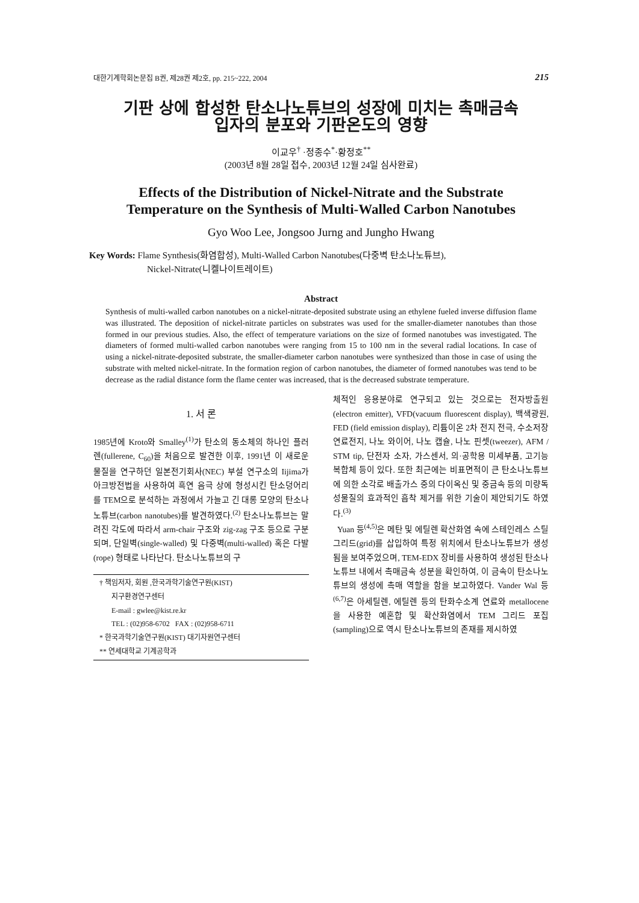대한기계학회논문집 B권, 제28권 제2호, pp. 215~222, 2004 215
기판 상에 합성한 탄소나노튜브의 성장에 미치는 촉매금속
입자의 분포와 기판온도의 영향
이교우<sup>†</sup> ·정종수<sup>*</sup>·황정호<sup>**</sup>
(2003년 8월 28일 접수, 2003년 12월 24일 심사완료)
Effects of the Distribution of Nickel-Nitrate and the Substrate
Temperature on the Synthesis of Multi-Walled Carbon Nanotubes
Gyo Woo Lee, Jongsoo Jurng and Jungho Hwang
Key Words: Flame Synthesis(화염합성), Multi-Walled Carbon Nanotubes(다중벽 탄소나노튜브),
Nickel-Nitrate(니켈나이트레이트)
Abstract
Synthesis of multi-walled carbon nanotubes on a nickel-nitrate-deposited substrate using an ethylene fueled inverse diffusion flame was illustrated. The deposition of nickel-nitrate particles on substrates was used for the smaller-diameter nanotubes than those formed in our previous studies. Also, the effect of temperature variations on the size of formed nanotubes was investigated. The diameters of formed multi-walled carbon nanotubes were ranging from 15 to 100 nm in the several radial locations. In case of using a nickel-nitrate-deposited substrate, the smaller-diameter carbon nanotubes were synthesized than those in case of using the substrate with melted nickel-nitrate. In the formation region of carbon nanotubes, the diameter of formed nanotubes was tend to be decrease as the radial distance form the flame center was increased, that is the decreased substrate temperature.
1. 서 론
1985년에 Kroto와 Smalley<sup>(1)</sup>가 탄소의 동소체의 하나인 플러렌(fullerene, C<sub>60</sub>)을 처음으로 발견한 이후, 1991년 이 새로운 물질을 연구하던 일본전기회사(NEC) 부설 연구소의 Iijima가 아크방전법을 사용하여 흑연 음극 상에 형성시킨 탄소덩어리를 TEM으로 분석하는 과정에서 가늘고 긴 대롱 모양의 탄소나노튜브(carbon nanotubes)를 발견하였다.<sup>(2)</sup> 탄소나노튜브는 말려진 각도에 따라서 arm-chair 구조와 zig-zag 구조 등으로 구분되며, 단일벽(single-walled) 및 다중벽(multi-walled) 혹은 다발(rope) 형태로 나타난다. 탄소나노튜브의 구
† 책임저자, 회원 ,한국과학기술연구원(KIST)
지구환경연구센터
E-mail : gwlee@kist.re.kr
TEL : (02)958-6702 FAX : (02)958-6711
* 한국과학기술연구원(KIST) 대기자원연구센터
** 연세대학교 기계공학과
체적인 응용분야로 연구되고 있는 것으로는 전자방출원(electron emitter), VFD(vacuum fluorescent display), 백색광원, FED (field emission display), 리튬이온 2차 전지 전극, 수소저장 연료전지, 나노 와이어, 나노 캡슐, 나노 핀셋(tweezer), AFM / STM tip, 단전자 소자, 가스센서, 의·공학용 미세부품, 고기능 복합체 등이 있다. 또한 최근에는 비표면적이 큰 탄소나노튜브에 의한 소각로 배출가스 중의 다이옥신 및 중금속 등의 미량독성물질의 효과적인 흡착 제거를 위한 기술이 제안되기도 하였다.<sup>(3)</sup>
Yuan 등<sup>(4,5)</sup>은 메탄 및 에틸렌 확산화염 속에 스테인레스 스틸 그리드(grid)를 삽입하여 특정 위치에서 탄소나노튜브가 생성됨을 보여주었으며, TEM-EDX 장비를 사용하여 생성된 탄소나노튜브 내에서 촉매금속 성분을 확인하여, 이 금속이 탄소나노튜브의 생성에 촉매 역할을 함을 보고하였다. Vander Wal 등<sup>(6,7)</sup>은 아세틸렌, 에틸렌 등의 탄화수소계 연료와 metallocene을 사용한 예혼합 및 확산화염에서 TEM 그리드 포집(sampling)으로 역시 탄소나노튜브의 존재를 제시하였